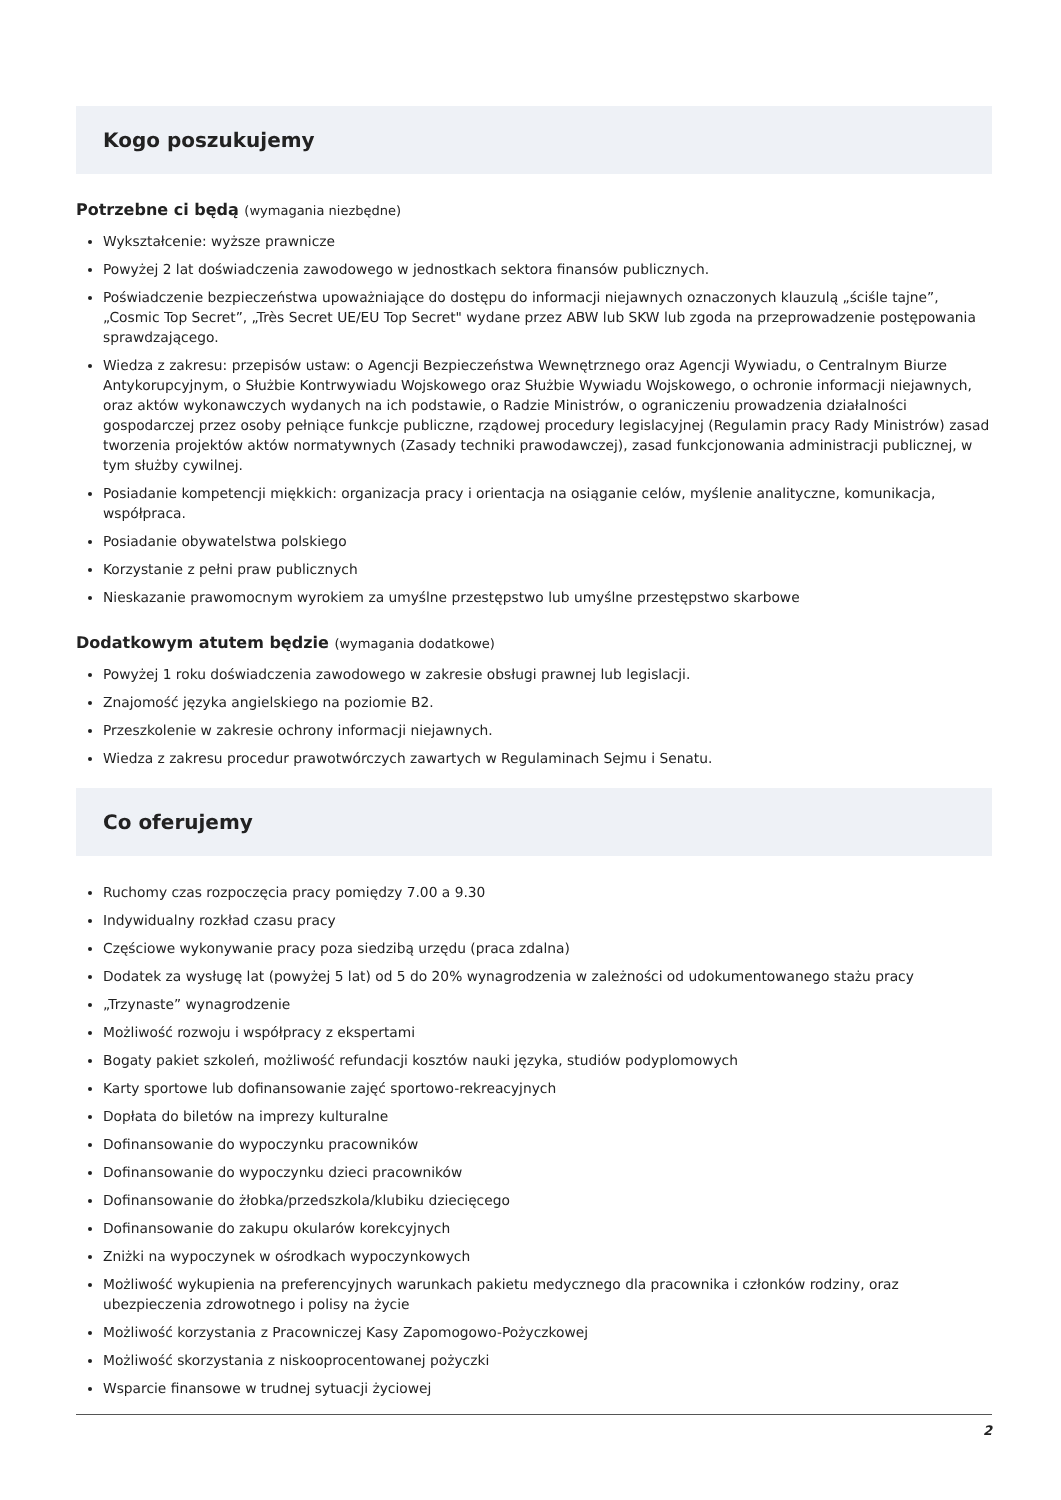Kogo poszukujemy
Potrzebne ci będą (wymagania niezbędne)
Wykształcenie: wyższe prawnicze
Powyżej 2 lat doświadczenia zawodowego w jednostkach sektora finansów publicznych.
Poświadczenie bezpieczeństwa upoważniające do dostępu do informacji niejawnych oznaczonych klauzulą „ściśle tajne”, „Cosmic Top Secret”, „Très Secret UE/EU Top Secret" wydane przez ABW lub SKW lub zgoda na przeprowadzenie postępowania sprawdzającego.
Wiedza z zakresu: przepisów ustaw: o Agencji Bezpieczeństwa Wewnętrznego oraz Agencji Wywiadu, o Centralnym Biurze Antykorupcyjnym, o Służbie Kontrwywiadu Wojskowego oraz Służbie Wywiadu Wojskowego, o ochronie informacji niejawnych, oraz aktów wykonawczych wydanych na ich podstawie, o Radzie Ministrów, o ograniczeniu prowadzenia działalności gospodarczej przez osoby pełniące funkcje publiczne, rządowej procedury legislacyjnej (Regulamin pracy Rady Ministrów) zasad tworzenia projektów aktów normatywnych (Zasady techniki prawodawczej), zasad funkcjonowania administracji publicznej, w tym służby cywilnej.
Posiadanie kompetencji miękkich: organizacja pracy i orientacja na osiąganie celów, myślenie analityczne, komunikacja, współpraca.
Posiadanie obywatelstwa polskiego
Korzystanie z pełni praw publicznych
Nieskazanie prawomocnym wyrokiem za umyślne przestępstwo lub umyślne przestępstwo skarbowe
Dodatkowym atutem będzie (wymagania dodatkowe)
Powyżej 1 roku doświadczenia zawodowego w zakresie obsługi prawnej lub legislacji.
Znajomość języka angielskiego na poziomie B2.
Przeszkolenie w zakresie ochrony informacji niejawnych.
Wiedza z zakresu procedur prawotwórczych zawartych w Regulaminach Sejmu i Senatu.
Co oferujemy
Ruchomy czas rozpoczęcia pracy pomiędzy 7.00 a 9.30
Indywidualny rozkład czasu pracy
Częściowe wykonywanie pracy poza siedzibą urzędu (praca zdalna)
Dodatek za wysługę lat (powyżej 5 lat) od 5 do 20% wynagrodzenia w zależności od udokumentowanego stażu pracy
„Trzynaste” wynagrodzenie
Możliwość rozwoju i współpracy z ekspertami
Bogaty pakiet szkoleń, możliwość refundacji kosztów nauki języka, studiów podyplomowych
Karty sportowe lub dofinansowanie zajęć sportowo-rekreacyjnych
Dopłata do biletów na imprezy kulturalne
Dofinansowanie do wypoczynku pracowników
Dofinansowanie do wypoczynku dzieci pracowników
Dofinansowanie do żłobka/przedszkola/klubiku dziecięcego
Dofinansowanie do zakupu okularów korekcyjnych
Zniżki na wypoczynek w ośrodkach wypoczynkowych
Możliwość wykupienia na preferencyjnych warunkach pakietu medycznego dla pracownika i członków rodziny, oraz ubezpieczenia zdrowotnego i polisy na życie
Możliwość korzystania z Pracowniczej Kasy Zapomogowo-Pożyczkowej
Możliwość skorzystania z niskooprocentowanej pożyczki
Wsparcie finansowe w trudnej sytuacji życiowej
2